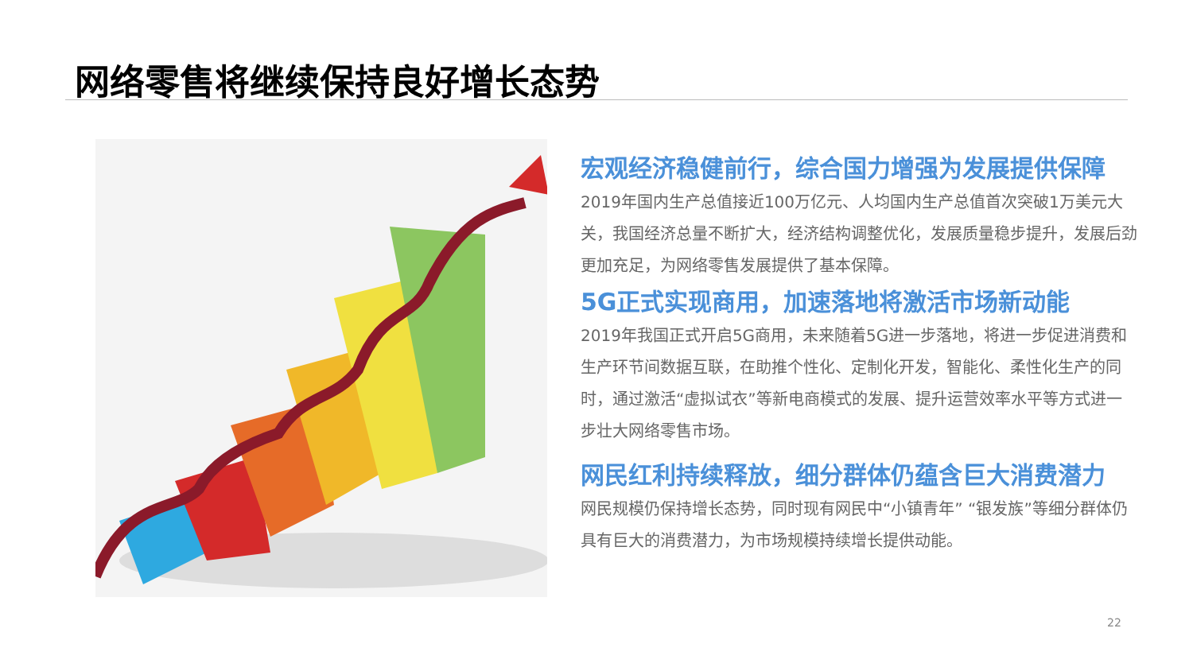网络零售将继续保持良好增长态势
宏观经济稳健前行，综合国力增强为发展提供保障
2019年国内生产总值接近100万亿元、人均国内生产总值首次突破1万美元大关，我国经济总量不断扩大，经济结构调整优化，发展质量稳步提升，发展后劲更加充足，为网络零售发展提供了基本保障。
5G正式实现商用，加速落地将激活市场新动能
2019年我国正式开启5G商用，未来随着5G进一步落地，将进一步促进消费和生产环节间数据互联，在助推个性化、定制化开发，智能化、柔性化生产的同时，通过激活“虚拟试衣”等新电商模式的发展、提升运营效率水平等方式进一步壮大网络零售市场。
网民红利持续释放，细分群体仍蕴含巨大消费潜力
网民规模仍保持增长态势，同时现有网民中“小镇青年” “银发族”等细分群体仍具有巨大的消费潜力，为市场规模持续增长提供动能。
22